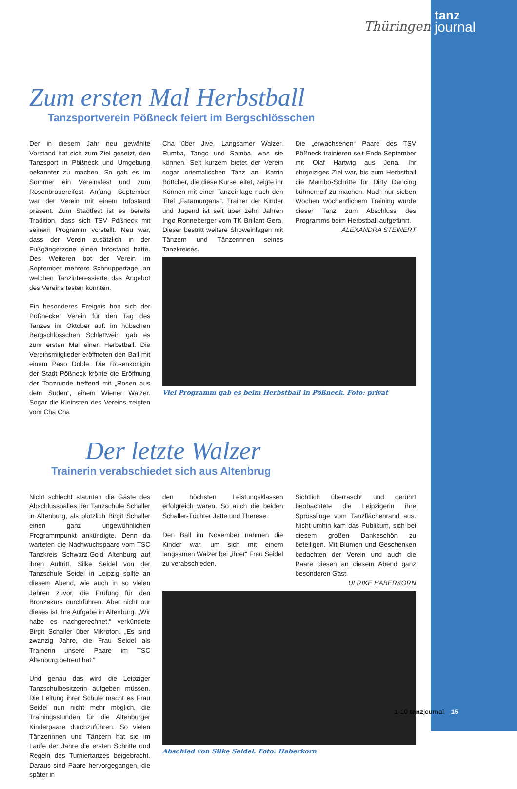Thüringen
tanz
journal
Zum ersten Mal Herbstball
Tanzsportverein Pößneck feiert im Bergschlösschen
Der in diesem Jahr neu gewählte Vorstand hat sich zum Ziel gesetzt, den Tanzsport in Pößneck und Umgebung bekannter zu machen. So gab es im Sommer ein Vereinsfest und zum Rosenbrauereifest Anfang September war der Verein mit einem Infostand präsent. Zum Stadtfest ist es bereits Tradition, dass sich TSV Pößneck mit seinem Programm vorstellt. Neu war, dass der Verein zusätzlich in der Fußgängerzone einen Infostand hatte. Des Weiteren bot der Verein im September mehrere Schnuppertage, an welchen Tanzinteressierte das Angebot des Vereins testen konnten.
Ein besonderes Ereignis hob sich der Pößnecker Verein für den Tag des Tanzes im Oktober auf: im hübschen Bergschlösschen Schlettwein gab es zum ersten Mal einen Herbstball. Die Vereinsmitglieder eröffneten den Ball mit einem Paso Doble. Die Rosenkönigin der Stadt Pößneck krönte die Eröffnung der Tanzrunde treffend mit „Rosen aus dem Süden“, einem Wiener Walzer. Sogar die Kleinsten des Vereins zeigten vom Cha Cha
Cha über Jive, Langsamer Walzer, Rumba, Tango und Samba, was sie können. Seit kurzem bietet der Verein sogar orientalischen Tanz an. Katrin Böttcher, die diese Kurse leitet, zeigte ihr Können mit einer Tanzeinlage nach den Titel „Fatamorgana“. Trainer der Kinder und Jugend ist seit über zehn Jahren Ingo Ronneberger vom TK Brillant Gera. Dieser bestritt weitere Showeinlagen mit Tänzern und Tänzerinnen seines Tanzkreises.
Die „erwachsenen“ Paare des TSV Pößneck trainieren seit Ende September mit Olaf Hartwig aus Jena. Ihr ehrgeiziges Ziel war, bis zum Herbstball die Mambo-Schritte für Dirty Dancing bühnenreif zu machen. Nach nur sieben Wochen wöchentlichem Training wurde dieser Tanz zum Abschluss des Programms beim Herbstball aufgeführt.
ALEXANDRA STEINERT
Viel Programm gab es beim Herbstball in Pößneck. Foto: privat
Der letzte Walzer
Trainerin verabschiedet sich aus Altenbrug
Nicht schlecht staunten die Gäste des Abschlussballes der Tanzschule Schaller in Altenburg, als plötzlich Birgit Schaller einen ganz ungewöhnlichen Programmpunkt ankündigte. Denn da warteten die Nachwuchspaare vom TSC Tanzkreis Schwarz-Gold Altenburg auf ihren Auftritt. Silke Seidel von der Tanzschule Seidel in Leipzig sollte an diesem Abend, wie auch in so vielen Jahren zuvor, die Prüfung für den Bronzekurs durchführen. Aber nicht nur dieses ist ihre Aufgabe in Altenburg. „Wir habe es nachgerechnet,“ verkündete Birgit Schaller über Mikrofon. „Es sind zwanzig Jahre, die Frau Seidel als Trainerin unsere Paare im TSC Altenburg betreut hat.“
Und genau das wird die Leipziger Tanzschulbesitzerin aufgeben müssen. Die Leitung ihrer Schule macht es Frau Seidel nun nicht mehr möglich, die Trainingsstunden für die Altenburger Kinderpaare durchzuführen. So vielen Tänzerinnen und Tänzern hat sie im Laufe der Jahre die ersten Schritte und Regeln des Turniertanzes beigebracht. Daraus sind Paare hervorgegangen, die später in
den höchsten Leistungsklassen erfolgreich waren. So auch die beiden Schaller-Töchter Jette und Therese.
Den Ball im November nahmen die Kinder war, um sich mit einem langsamen Walzer bei „ihrer“ Frau Seidel zu verabschieden.
Sichtlich überrascht und gerührt beobachtete die Leipzigerin ihre Sprösslinge vom Tanzflächenrand aus. Nicht umhin kam das Publikum, sich bei diesem großen Dankeschön zu beteiligen. Mit Blumen und Geschenken bedachten der Verein und auch die Paare diesen an diesem Abend ganz besonderen Gast.
ULRIKE HABERKORN
Abschied von Silke Seidel. Foto: Haberkorn
1-10 tanzjournal 15